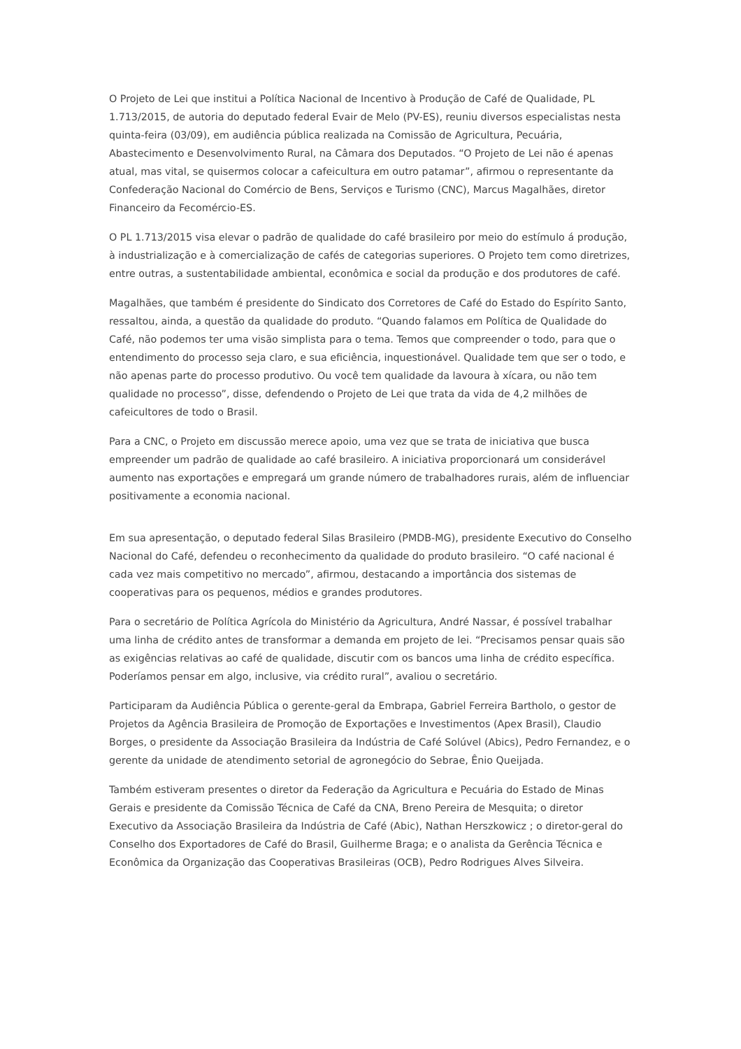O Projeto de Lei que institui a Política Nacional de Incentivo à Produção de Café de Qualidade, PL 1.713/2015, de autoria do deputado federal Evair de Melo (PV-ES), reuniu diversos especialistas nesta quinta-feira (03/09), em audiência pública realizada na Comissão de Agricultura, Pecuária, Abastecimento e Desenvolvimento Rural, na Câmara dos Deputados. “O Projeto de Lei não é apenas atual, mas vital, se quisermos colocar a cafeicultura em outro patamar”, afirmou o representante da Confederação Nacional do Comércio de Bens, Serviços e Turismo (CNC), Marcus Magalhães, diretor Financeiro da Fecomércio-ES.
O PL 1.713/2015 visa elevar o padrão de qualidade do café brasileiro por meio do estímulo á produção, à industrialização e à comercialização de cafés de categorias superiores. O Projeto tem como diretrizes, entre outras, a sustentabilidade ambiental, econômica e social da produção e dos produtores de café.
Magalhães, que também é presidente do Sindicato dos Corretores de Café do Estado do Espírito Santo, ressaltou, ainda, a questão da qualidade do produto. “Quando falamos em Política de Qualidade do Café, não podemos ter uma visão simplista para o tema. Temos que compreender o todo, para que o entendimento do processo seja claro, e sua eficiência, inquestionável. Qualidade tem que ser o todo, e não apenas parte do processo produtivo. Ou você tem qualidade da lavoura à xícara, ou não tem qualidade no processo”, disse, defendendo o Projeto de Lei que trata da vida de 4,2 milhões de cafeicultores de todo o Brasil.
Para a CNC, o Projeto em discussão merece apoio, uma vez que se trata de iniciativa que busca empreender um padrão de qualidade ao café brasileiro. A iniciativa proporcionará um considerável aumento nas exportações e empregará um grande número de trabalhadores rurais, além de influenciar positivamente a economia nacional.
Em sua apresentação, o deputado federal Silas Brasileiro (PMDB-MG), presidente Executivo do Conselho Nacional do Café, defendeu o reconhecimento da qualidade do produto brasileiro. “O café nacional é cada vez mais competitivo no mercado”, afirmou, destacando a importância dos sistemas de cooperativas para os pequenos, médios e grandes produtores.
Para o secretário de Política Agrícola do Ministério da Agricultura, André Nassar, é possível trabalhar uma linha de crédito antes de transformar a demanda em projeto de lei. “Precisamos pensar quais são as exigências relativas ao café de qualidade, discutir com os bancos uma linha de crédito específica. Poderíamos pensar em algo, inclusive, via crédito rural”, avaliou o secretário.
Participaram da Audiência Pública o gerente-geral da Embrapa, Gabriel Ferreira Bartholo, o gestor de Projetos da Agência Brasileira de Promoção de Exportações e Investimentos (Apex Brasil), Claudio Borges, o presidente da Associação Brasileira da Indústria de Café Solúvel (Abics), Pedro Fernandez, e o gerente da unidade de atendimento setorial de agronegócio do Sebrae, Ênio Queijada.
Também estiveram presentes o diretor da Federação da Agricultura e Pecuária do Estado de Minas Gerais e presidente da Comissão Técnica de Café da CNA, Breno Pereira de Mesquita; o diretor Executivo da Associação Brasileira da Indústria de Café (Abic), Nathan Herszkowicz ; o diretor-geral do Conselho dos Exportadores de Café do Brasil, Guilherme Braga; e o analista da Gerência Técnica e Econômica da Organização das Cooperativas Brasileiras (OCB), Pedro Rodrigues Alves Silveira.